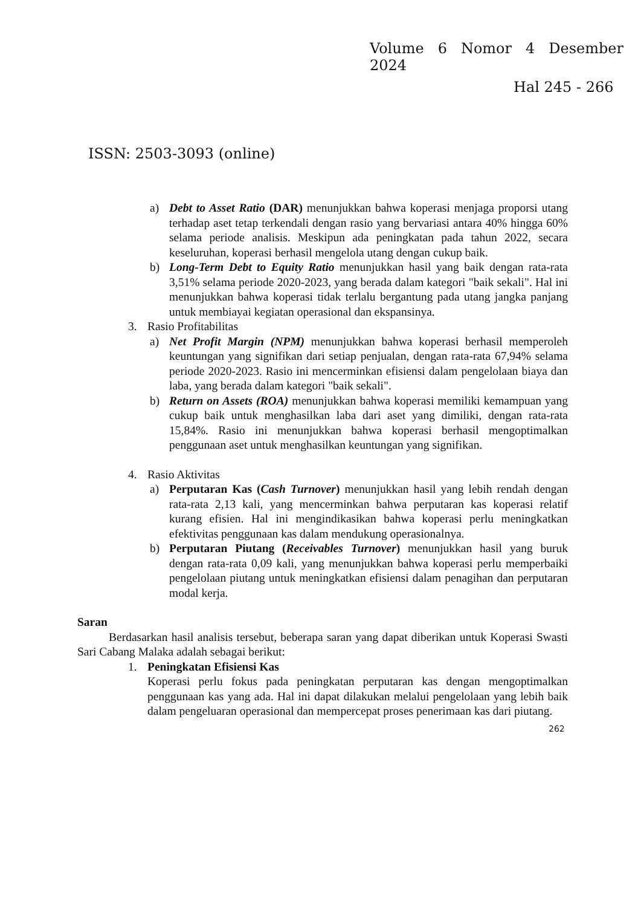Volume 6 Nomor 4 Desember 2024
Hal 245 - 266
ISSN: 2503-3093 (online)
a) Debt to Asset Ratio (DAR) menunjukkan bahwa koperasi menjaga proporsi utang terhadap aset tetap terkendali dengan rasio yang bervariasi antara 40% hingga 60% selama periode analisis. Meskipun ada peningkatan pada tahun 2022, secara keseluruhan, koperasi berhasil mengelola utang dengan cukup baik.
b) Long-Term Debt to Equity Ratio menunjukkan hasil yang baik dengan rata-rata 3,51% selama periode 2020-2023, yang berada dalam kategori "baik sekali". Hal ini menunjukkan bahwa koperasi tidak terlalu bergantung pada utang jangka panjang untuk membiayai kegiatan operasional dan ekspansinya.
3. Rasio Profitabilitas
a) Net Profit Margin (NPM) menunjukkan bahwa koperasi berhasil memperoleh keuntungan yang signifikan dari setiap penjualan, dengan rata-rata 67,94% selama periode 2020-2023. Rasio ini mencerminkan efisiensi dalam pengelolaan biaya dan laba, yang berada dalam kategori "baik sekali".
b) Return on Assets (ROA) menunjukkan bahwa koperasi memiliki kemampuan yang cukup baik untuk menghasilkan laba dari aset yang dimiliki, dengan rata-rata 15,84%. Rasio ini menunjukkan bahwa koperasi berhasil mengoptimalkan penggunaan aset untuk menghasilkan keuntungan yang signifikan.
4. Rasio Aktivitas
a) Perputaran Kas (Cash Turnover) menunjukkan hasil yang lebih rendah dengan rata-rata 2,13 kali, yang mencerminkan bahwa perputaran kas koperasi relatif kurang efisien. Hal ini mengindikasikan bahwa koperasi perlu meningkatkan efektivitas penggunaan kas dalam mendukung operasionalnya.
b) Perputaran Piutang (Receivables Turnover) menunjukkan hasil yang buruk dengan rata-rata 0,09 kali, yang menunjukkan bahwa koperasi perlu memperbaiki pengelolaan piutang untuk meningkatkan efisiensi dalam penagihan dan perputaran modal kerja.
Saran
Berdasarkan hasil analisis tersebut, beberapa saran yang dapat diberikan untuk Koperasi Swasti Sari Cabang Malaka adalah sebagai berikut:
1. Peningkatan Efisiensi Kas
Koperasi perlu fokus pada peningkatan perputaran kas dengan mengoptimalkan penggunaan kas yang ada. Hal ini dapat dilakukan melalui pengelolaan yang lebih baik dalam pengeluaran operasional dan mempercepat proses penerimaan kas dari piutang.
262